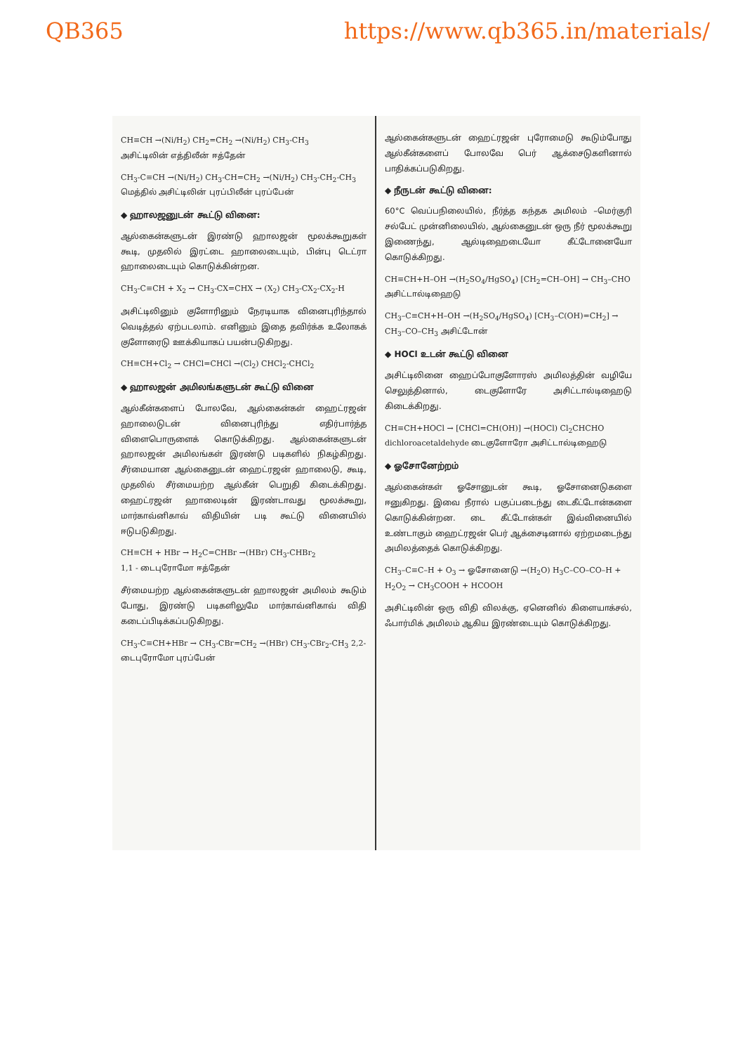QB365 https://www.qb365.in/materials/
CH≡CH →(Ni/H<sub>2</sub>) CH<sub>2</sub>=CH<sub>2</sub> →(Ni/H<sub>2</sub>) CH<sub>3</sub>-CH<sub>3</sub>
அசிட்டிலின் எத்திலீன் ஈத்தேன்
CH<sub>3</sub>-C≡CH →(Ni/H<sub>2</sub>) CH<sub>3</sub>-CH=CH<sub>2</sub> →(Ni/H<sub>2</sub>) CH<sub>3</sub>-CH<sub>2</sub>-CH<sub>3</sub>
மெத்தில் அசிட்டிலின் புரப்பிலீன் புரப்பேன்
◆ ஹாலஜனுடன் கூட்டு வினை:
ஆல்கைன்களுடன் இரண்டு ஹாலஜன் மூலக்கூறுகள் கூடி, முதலில் இரட்டை ஹாலைடையும், பின்பு டெட்ரா ஹாலைடையும் கொடுக்கின்றன.
CH<sub>3</sub>-C≡CH + X<sub>2</sub> → CH<sub>3</sub>-CX=CHX → (X<sub>2</sub>) CH<sub>3</sub>-CX<sub>2</sub>-CX<sub>2</sub>-H
அசிட்டிலினும் குளோரினும் நேரடியாக வினைபுரிந்தால் வெடித்தல் ஏற்படலாம். எனினும் இதை தவிர்க்க உலோகக் குளோரைடு ஊக்கியாகப் பயன்படுகிறது.
CH≡CH+Cl<sub>2</sub> → CHCl=CHCl →(Cl<sub>2</sub>) CHCl<sub>2</sub>-CHCl<sub>2</sub>
◆ ஹாலஜன் அமிலங்களுடன் கூட்டு வினை
ஆல்கீன்களைப் போலவே, ஆல்கைன்கள் ஹைட்ரஜன் ஹாலைடுடன் வினைபுரிந்து எதிர்பார்த்த விளைபொருளைக் கொடுக்கிறது. ஆல்கைன்களுடன் ஹாலஜன் அமிலங்கள் இரண்டு படிகளில் நிகழ்கிறது. சீர்மையான ஆல்கைனுடன் ஹைட்ரஜன் ஹாலைடு, கூடி, முதலில் சீர்மையற்ற ஆல்கீன் பெறுதி கிடைக்கிறது. ஹைட்ரஜன் ஹாலைடின் இரண்டாவது மூலக்கூறு, மார்காவ்னிகாவ் விதியின் படி கூட்டு வினையில் ஈடுபடுகிறது.
CH≡CH + HBr → H<sub>2</sub>C=CHBr →(HBr) CH<sub>3</sub>-CHBr<sub>2</sub>
1,1 - டைபுரோமோ ஈத்தேன்
சீர்மையற்ற ஆல்கைன்களுடன் ஹாலஜன் அமிலம் கூடும் போது, இரண்டு படிகளிலுமே மார்காவ்னிகாவ் விதி கடைப்பிடிக்கப்படுகிறது.
CH<sub>3</sub>-C≡CH+HBr → CH<sub>3</sub>-CBr=CH<sub>2</sub> →(HBr) CH<sub>3</sub>-CBr<sub>2</sub>-CH<sub>3</sub> 2,2-டைபுரோமோ புரப்பேன்
ஆல்கைன்களுடன் ஹைட்ரஜன் புரோமைடு கூடும்போது ஆல்கீன்களைப் போலவே பெர் ஆக்சைடுகளினால் பாதிக்கப்படுகிறது.
◆ நீருடன் கூட்டு வினை:
60°C வெப்பநிலையில், நீர்த்த கந்தக அமிலம் –மெர்குரி சல்பேட் முன்னிலையில், ஆல்கைனுடன் ஒரு நீர் மூலக்கூறு இணைந்து, ஆல்டிஹைடையோ கீட்டோனையோ கொடுக்கிறது.
CH≡CH+H–OH →(H<sub>2</sub>SO<sub>4</sub>/HgSO<sub>4</sub>) [CH<sub>2</sub>=CH–OH] → CH<sub>3</sub>–CHO அசிட்டால்டிஹைடு
CH<sub>3</sub>–C≡CH+H–OH →(H<sub>2</sub>SO<sub>4</sub>/HgSO<sub>4</sub>) [CH<sub>3</sub>–C(OH)=CH<sub>2</sub>] → CH<sub>3</sub>–CO–CH<sub>3</sub> அசிட்டோன்
◆ HOCl உடன் கூட்டு வினை
அசிட்டிலினை ஹைப்போகுளோரஸ் அமிலத்தின் வழியே செலுத்தினால், டைகுளோரே அசிட்டால்டிஹைடு கிடைக்கிறது.
CH≡CH+HOCl → [CHCl=CH(OH)] →(HOCl) Cl<sub>2</sub>CHCHO
dichloroacetaldehyde டைகுளோரோ அசிட்டால்டிஹைடு
◆ ஓசோனேற்றம்
ஆல்கைன்கள் ஓசோனுடன் கூடி, ஓசோனைடுகளை ஈனுகிறது. இவை நீரால் பகுப்படைந்து டைகீட்டோன்களை கொடுக்கின்றன. டை கீட்டோன்கள் இவ்வினையில் உண்டாகும் ஹைட்ரஜன் பெர் ஆக்சைடினால் ஏற்றமடைந்து அமிலத்தைக் கொடுக்கிறது.
CH<sub>3</sub>–C≡C–H + O<sub>3</sub> → ஓசோனைடு →(H<sub>2</sub>O) H<sub>3</sub>C–CO–CO–H + H<sub>2</sub>O<sub>2</sub> → CH<sub>3</sub>COOH + HCOOH
அசிட்டிலின் ஒரு விதி விலக்கு, ஏனெனில் கிளையாக்சல், ஃபார்மிக் அமிலம் ஆகிய இரண்டையும் கொடுக்கிறது.